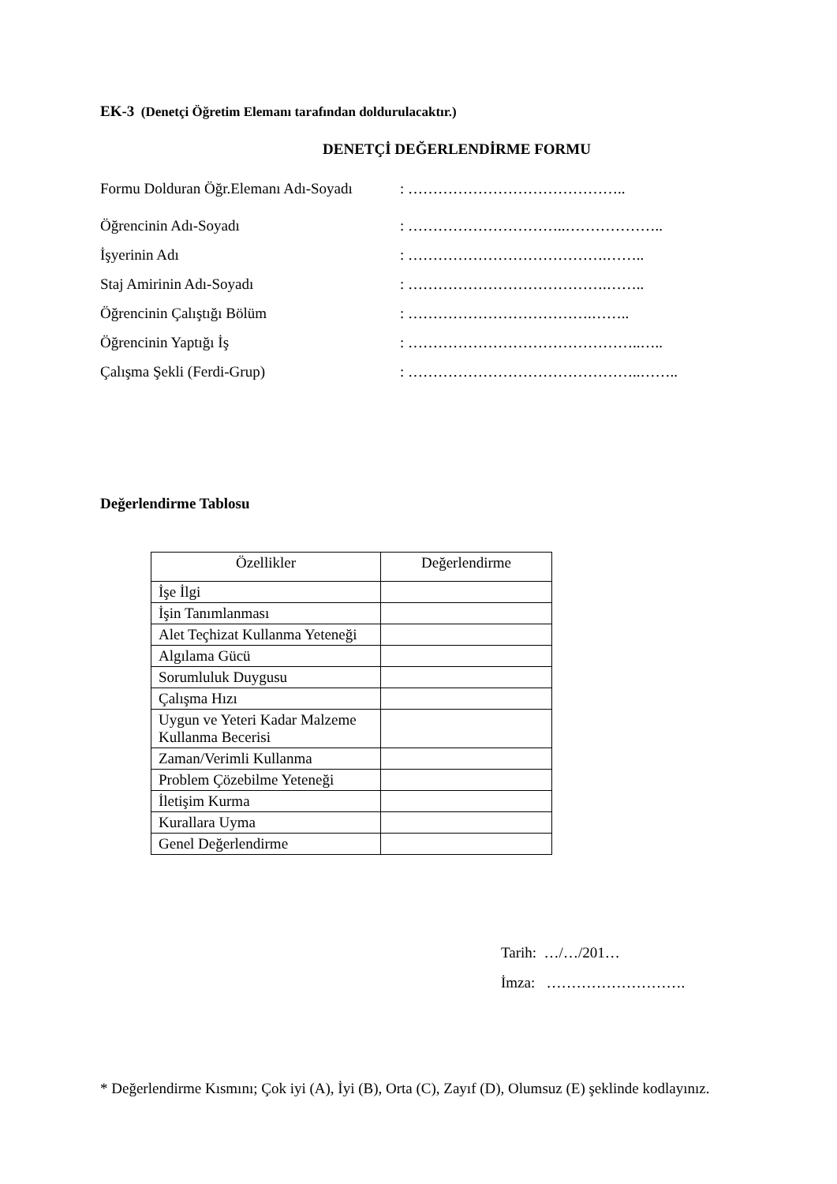EK-3 (Denetçi Öğretim Elemanı tarafından doldurulacaktır.)
DENETÇİ DEĞERLENDİRME FORMU
Formu Dolduran Öğr.Elemanı Adı-Soyadı: ……………………………………..
Öğrencinin Adı-Soyadı: …………………………..………………..
İşyerinin Adı: ………………………………….……..
Staj Amirinin Adı-Soyadı: ………………………………….……..
Öğrencinin Çalıştığı Bölüm: ……………………………….……..
Öğrencinin Yaptığı İş: ………………………………………..…..
Çalışma Şekli (Ferdi-Grup): ………………………………………..……..
Değerlendirme Tablosu
| Özellikler | Değerlendirme |
| --- | --- |
| İşe İlgi | |
| İşin Tanımlanması | |
| Alet Teçhizat Kullanma Yeteneği | |
| Algılama Gücü | |
| Sorumluluk Duygusu | |
| Çalışma Hızı | |
| Uygun ve Yeteri Kadar Malzeme Kullanma Becerisi | |
| Zaman/Verimli Kullanma | |
| Problem Çözebilme Yeteneği | |
| İletişim Kurma | |
| Kurallara Uyma | |
| Genel Değerlendirme | |
Tarih: …/…/201…
İmza: ……………………….
* Değerlendirme Kısmını; Çok iyi (A), İyi (B), Orta (C), Zayıf (D), Olumsuz (E) şeklinde kodlayınız.